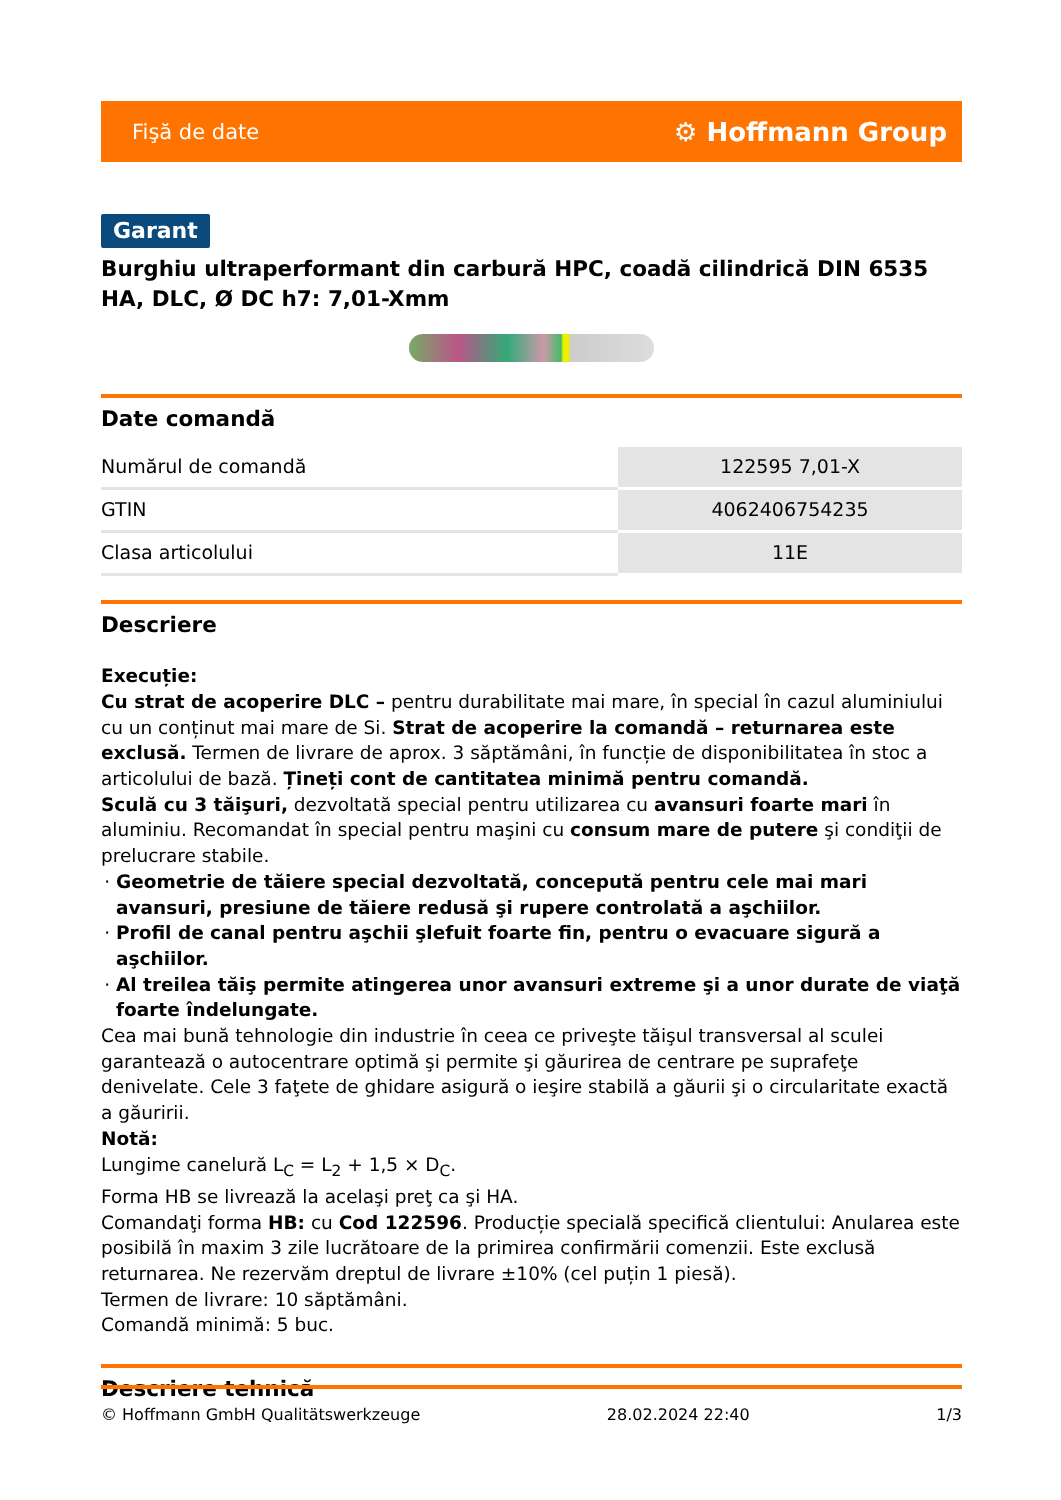Fişă de date ⚙ Hoffmann Group
Garant
Burghiu ultraperformant din carbură HPC, coadă cilindrică DIN 6535 HA, DLC, Ø DC h7: 7,01-Xmm
Date comandă
| Numărul de comandă | 122595 7,01-X |
| GTIN | 4062406754235 |
| Clasa articolului | 11E |
Descriere
Execuție:
Cu strat de acoperire DLC – pentru durabilitate mai mare, în special în cazul aluminiului cu un conținut mai mare de Si. Strat de acoperire la comandă – returnarea este exclusă. Termen de livrare de aprox. 3 săptămâni, în funcție de disponibilitatea în stoc a articolului de bază. Țineți cont de cantitatea minimă pentru comandă.
Sculă cu 3 tăişuri, dezvoltată special pentru utilizarea cu avansuri foarte mari în aluminiu. Recomandat în special pentru maşini cu consum mare de putere şi condiţii de prelucrare stabile.
Geometrie de tăiere special dezvoltată, concepută pentru cele mai mari avansuri, presiune de tăiere redusă şi rupere controlată a aşchiilor.
Profil de canal pentru aşchii şlefuit foarte fin, pentru o evacuare sigură a aşchiilor.
Al treilea tăiş permite atingerea unor avansuri extreme şi a unor durate de viaţă foarte îndelungate.
Cea mai bună tehnologie din industrie în ceea ce priveşte tăişul transversal al sculei garantează o autocentrare optimă şi permite şi găurirea de centrare pe suprafeţe denivelate. Cele 3 faţete de ghidare asigură o ieşire stabilă a găurii şi o circularitate exactă a găuririi.
Notă:
Lungime canelură L<sub>C</sub> = L<sub>2</sub> + 1,5 × D<sub>C</sub>.
Forma HB se livrează la acelaşi preţ ca şi HA.
Comandaţi forma HB: cu Cod 122596. Producție specială specifică clientului: Anularea este posibilă în maxim 3 zile lucrătoare de la primirea confirmării comenzii. Este exclusă returnarea. Ne rezervăm dreptul de livrare ±10% (cel puțin 1 piesă).
Termen de livrare: 10 săptămâni.
Comandă minimă: 5 buc.
Descriere tehnică
© Hoffmann GmbH Qualitätswerkzeuge 28.02.2024 22:40 1/3